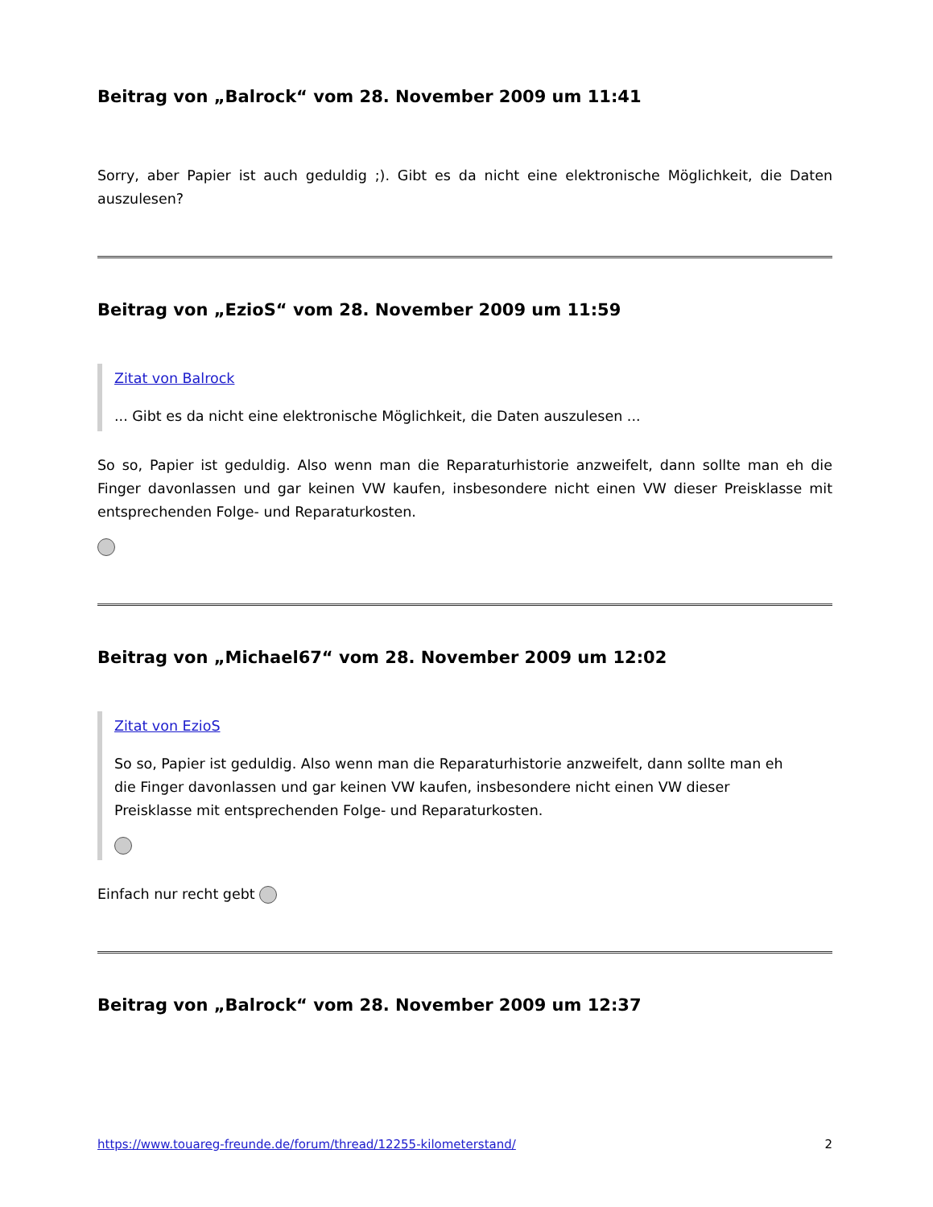Beitrag von „Balrock“ vom 28. November 2009 um 11:41
Sorry, aber Papier ist auch geduldig ;). Gibt es da nicht eine elektronische Möglichkeit, die Daten auszulesen?
Beitrag von „EzioS“ vom 28. November 2009 um 11:59
Zitat von Balrock
... Gibt es da nicht eine elektronische Möglichkeit, die Daten auszulesen ...
So so, Papier ist geduldig. Also wenn man die Reparaturhistorie anzweifelt, dann sollte man eh die Finger davonlassen und gar keinen VW kaufen, insbesondere nicht einen VW dieser Preisklasse mit entsprechenden Folge- und Reparaturkosten.
Beitrag von „Michael67“ vom 28. November 2009 um 12:02
Zitat von EzioS
So so, Papier ist geduldig. Also wenn man die Reparaturhistorie anzweifelt, dann sollte man eh die Finger davonlassen und gar keinen VW kaufen, insbesondere nicht einen VW dieser Preisklasse mit entsprechenden Folge- und Reparaturkosten.
Einfach nur recht gebt
Beitrag von „Balrock“ vom 28. November 2009 um 12:37
https://www.touareg-freunde.de/forum/thread/12255-kilometerstand/ 2